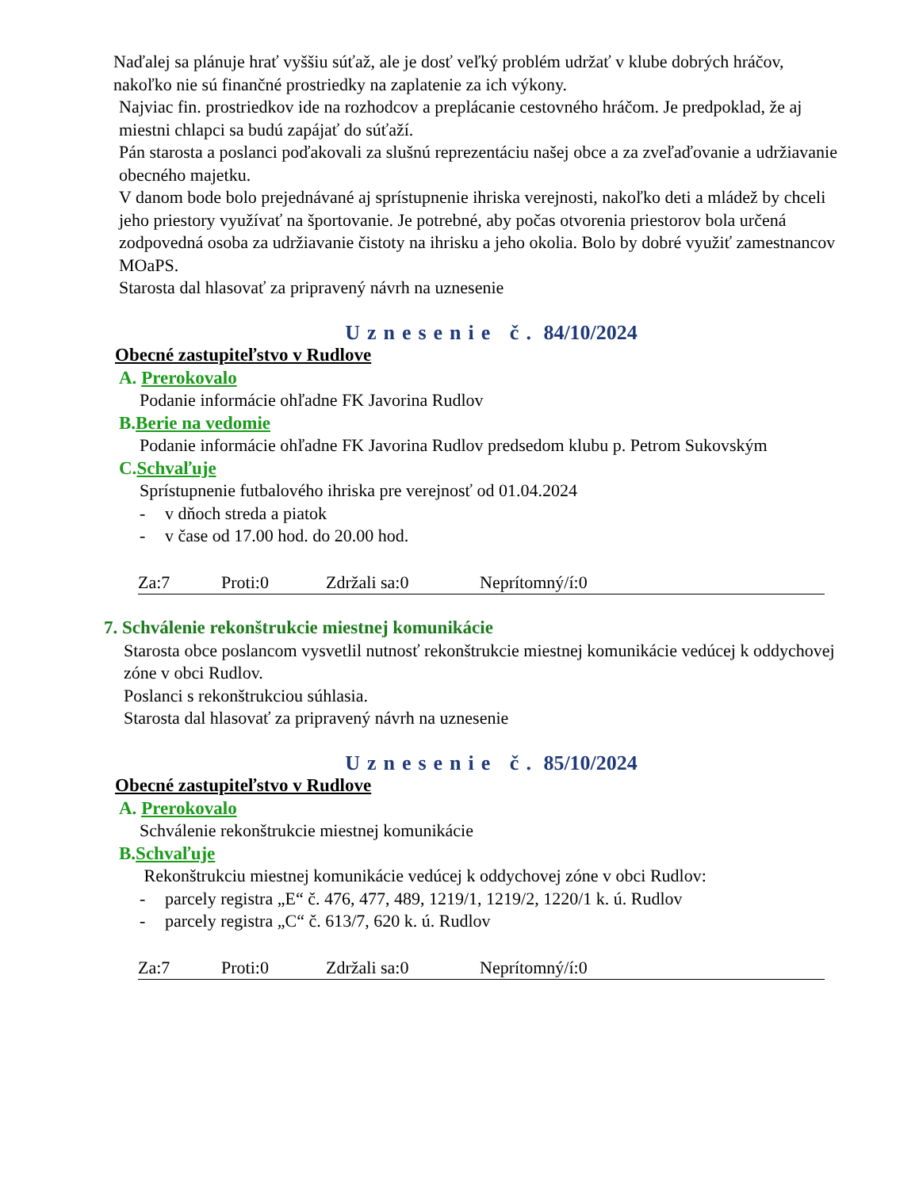Naďalej sa plánuje hrať vyššiu súťaž, ale je dosť veľký problém udržať v klube dobrých hráčov, nakoľko nie sú finančné prostriedky na zaplatenie za ich výkony.
Najviac fin. prostriedkov ide na rozhodcov a preplácanie cestovného hráčom. Je predpoklad, že aj miestni chlapci sa budú zapájať do súťaží.
Pán starosta a poslanci poďakovali za slušnú reprezentáciu našej obce a za zveľaďovanie a udržiavanie obecného majetku.
V danom bode bolo prejednávané aj sprístupnenie ihriska verejnosti, nakoľko deti a mládež by chceli jeho priestory využívať na športovanie. Je potrebné, aby počas otvorenia priestorov bola určená zodpovedná osoba za udržiavanie čistoty na ihrisku a jeho okolia. Bolo by dobré využiť zamestnancov MOaPS.
Starosta dal hlasovať za pripravený návrh na uznesenie
Uznesenie č. 84/10/2024
Obecné zastupiteľstvo v Rudlove
A. Prerokovalo
Podanie informácie ohľadne FK Javorina Rudlov
B.Berie na vedomie
Podanie informácie ohľadne FK Javorina Rudlov predsedom klubu p. Petrom Sukovským
C.Schvaľuje
Sprístupnenie futbalového ihriska pre verejnosť od 01.04.2024
- v dňoch streda a piatok
- v čase od 17.00 hod. do 20.00 hod.
Za:7 Proti:0 Zdržali sa:0 Neprítomný/í:0
7. Schválenie rekonštrukcie miestnej komunikácie
Starosta obce poslancom vysvetlil nutnosť rekonštrukcie miestnej komunikácie vedúcej k oddychovej zóne v obci Rudlov.
Poslanci s rekonštrukciou súhlasia.
Starosta dal hlasovať za pripravený návrh na uznesenie
Uznesenie č. 85/10/2024
Obecné zastupiteľstvo v Rudlove
A. Prerokovalo
Schválenie rekonštrukcie miestnej komunikácie
B.Schvaľuje
Rekonštrukciu miestnej komunikácie vedúcej k oddychovej zóne v obci Rudlov:
- parcely registra „E“ č. 476, 477, 489, 1219/1, 1219/2, 1220/1 k. ú. Rudlov
- parcely registra „C“ č. 613/7, 620 k. ú. Rudlov
Za:7 Proti:0 Zdržali sa:0 Neprítomný/í:0